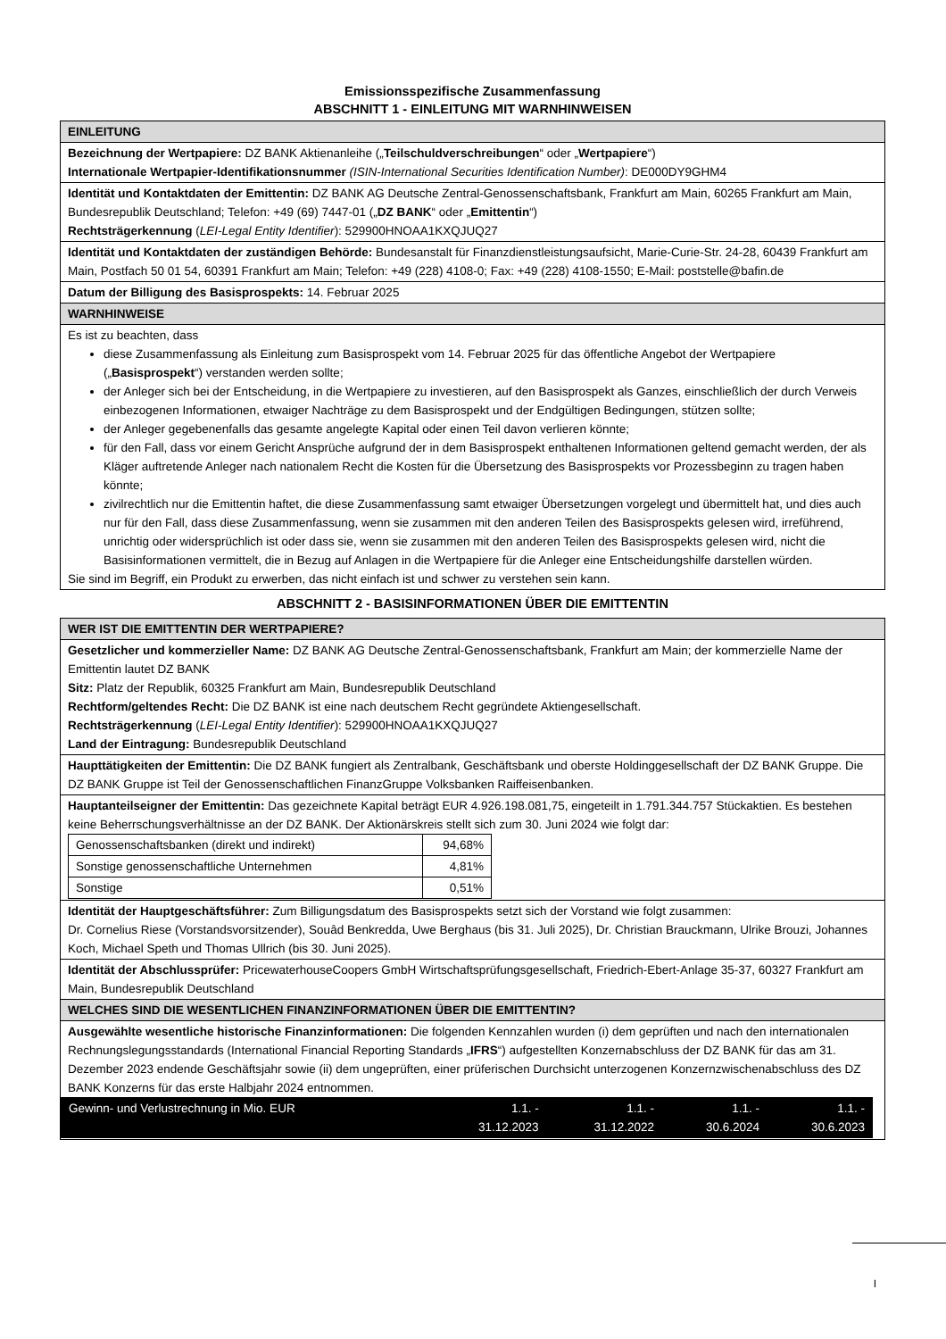Emissionsspezifische Zusammenfassung
ABSCHNITT 1 - EINLEITUNG MIT WARNHINWEISEN
| EINLEITUNG |
| Bezeichnung der Wertpapiere: DZ BANK Aktienanleihe („ Teilschuldverschreibungen “ oder „ Wertpapiere “) Internationale Wertpapier-Identifikationsnummer (ISIN-International Securities Identification Number) : DE000DY9GHM4 |
| Identität und Kontaktdaten der Emittentin: DZ BANK AG Deutsche Zentral-Genossenschaftsbank, Frankfurt am Main, 60265 Frankfurt am Main, Bundesrepublik Deutschland; Telefon: +49 (69) 7447-01 („ DZ BANK “ oder „ Emittentin “) Rechtsträgerkennung ( LEI-Legal Entity Identifier ): 529900HNOAA1KXQJUQ27 |
| Identität und Kontaktdaten der zuständigen Behörde: Bundesanstalt für Finanzdienstleistungsaufsicht, Marie-Curie-Str. 24-28, 60439 Frankfurt am Main, Postfach 50 01 54, 60391 Frankfurt am Main; Telefon: +49 (228) 4108-0; Fax: +49 (228) 4108-1550; E-Mail: poststelle@bafin.de |
| Datum der Billigung des Basisprospekts: 14. Februar 2025 |
| WARNHINWEISE |
| Es ist zu beachten, dass diese Zusammenfassung als Einleitung zum Basisprospekt vom 14. Februar 2025 für das öffentliche Angebot der Wertpapiere („ Basisprospekt “) verstanden werden sollte; der Anleger sich bei der Entscheidung, in die Wertpapiere zu investieren, auf den Basisprospekt als Ganzes, einschließlich der durch Verweis einbezogenen Informationen, etwaiger Nachträge zu dem Basisprospekt und der Endgültigen Bedingungen, stützen sollte; der Anleger gegebenenfalls das gesamte angelegte Kapital oder einen Teil davon verlieren könnte; für den Fall, dass vor einem Gericht Ansprüche aufgrund der in dem Basisprospekt enthaltenen Informationen geltend gemacht werden, der als Kläger auftretende Anleger nach nationalem Recht die Kosten für die Übersetzung des Basisprospekts vor Prozessbeginn zu tragen haben könnte; zivilrechtlich nur die Emittentin haftet, die diese Zusammenfassung samt etwaiger Übersetzungen vorgelegt und übermittelt hat, und dies auch nur für den Fall, dass diese Zusammenfassung, wenn sie zusammen mit den anderen Teilen des Basisprospekts gelesen wird, irreführend, unrichtig oder widersprüchlich ist oder dass sie, wenn sie zusammen mit den anderen Teilen des Basisprospekts gelesen wird, nicht die Basisinformationen vermittelt, die in Bezug auf Anlagen in die Wertpapiere für die Anleger eine Entscheidungshilfe darstellen würden. Sie sind im Begriff, ein Produkt zu erwerben, das nicht einfach ist und schwer zu verstehen sein kann. |
ABSCHNITT 2 - BASISINFORMATIONEN ÜBER DIE EMITTENTIN
| WER IST DIE EMITTENTIN DER WERTPAPIERE? |
| Gesetzlicher und kommerzieller Name: DZ BANK AG Deutsche Zentral-Genossenschaftsbank, Frankfurt am Main; der kommerzielle Name der Emittentin lautet DZ BANK Sitz: Platz der Republik, 60325 Frankfurt am Main, Bundesrepublik Deutschland Rechtform/geltendes Recht: Die DZ BANK ist eine nach deutschem Recht gegründete Aktiengesellschaft. Rechtsträgerkennung ( LEI-Legal Entity Identifier ): 529900HNOAA1KXQJUQ27 Land der Eintragung: Bundesrepublik Deutschland |
| Haupttätigkeiten der Emittentin: Die DZ BANK fungiert als Zentralbank, Geschäftsbank und oberste Holdinggesellschaft der DZ BANK Gruppe. Die DZ BANK Gruppe ist Teil der Genossenschaftlichen FinanzGruppe Volksbanken Raiffeisenbanken. |
| Hauptanteilseigner der Emittentin: Das gezeichnete Kapital beträgt EUR 4.926.198.081,75, eingeteilt in 1.791.344.757 Stückaktien. Es bestehen keine Beherrschungsverhältnisse an der DZ BANK. Der Aktionärskreis stellt sich zum 30. Juni 2024 wie folgt dar: / Genossenschaftsbanken (direkt und indirekt) / 94,68% / / Sonstige genossenschaftliche Unternehmen / 4,81% / / Sonstige / 0,51% / |
| Identität der Hauptgeschäftsführer: Zum Billigungsdatum des Basisprospekts setzt sich der Vorstand wie folgt zusammen: Dr. Cornelius Riese (Vorstandsvorsitzender), Souâd Benkredda, Uwe Berghaus (bis 31. Juli 2025), Dr. Christian Brauckmann, Ulrike Brouzi, Johannes Koch, Michael Speth und Thomas Ullrich (bis 30. Juni 2025). |
| Identität der Abschlussprüfer: PricewaterhouseCoopers GmbH Wirtschaftsprüfungsgesellschaft, Friedrich-Ebert-Anlage 35-37, 60327 Frankfurt am Main, Bundesrepublik Deutschland |
| WELCHES SIND DIE WESENTLICHEN FINANZINFORMATIONEN ÜBER DIE EMITTENTIN? |
| Ausgewählte wesentliche historische Finanzinformationen: Die folgenden Kennzahlen wurden (i) dem geprüften und nach den internationalen Rechnungslegungsstandards (International Financial Reporting Standards „ IFRS “) aufgestellten Konzernabschluss der DZ BANK für das am 31. Dezember 2023 endende Geschäftsjahr sowie (ii) dem ungeprüften, einer prüferischen Durchsicht unterzogenen Konzernzwischenabschluss des DZ BANK Konzerns für das erste Halbjahr 2024 entnommen. / Gewinn- und Verlustrechnung in Mio. EUR / 1.1. - 31.12.2023 / 1.1. - 31.12.2022 / 1.1. - 30.6.2024 / 1.1. - 30.6.2023 / |
I